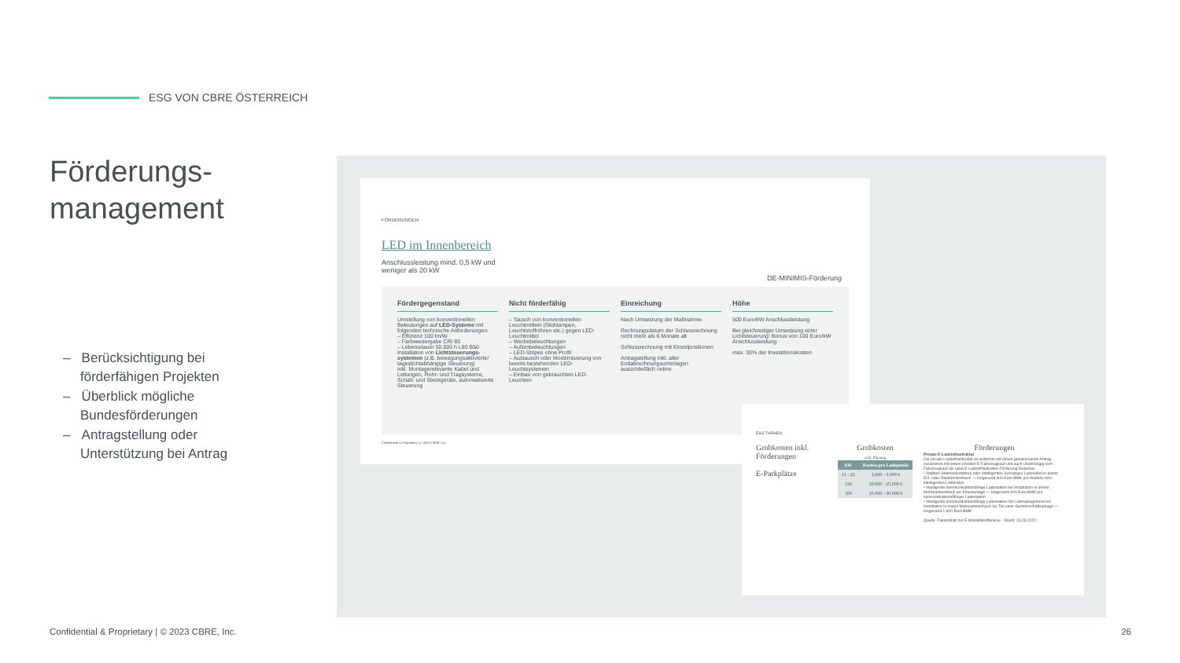ESG VON CBRE ÖSTERREICH
Förderungs-
management
– Berücksichtigung bei förderfähigen Projekten
– Überblick mögliche Bundesförderungen
– Antragstellung oder Unterstützung bei Antrag
FÖRDERUNGEN
LED im Innenbereich
Anschlussleistung mind. 0,5 kW und weniger als 20 kW
DE-MINIMIS-Förderung
Fördergegenstand
Umstellung von konventionellen Beleutungen auf LED-Systeme mit folgenden technische Anforderungen:
– Effizienz 100 lm/W
– Farbwiedergabe CRI 80
– Lebensdauer 50.000 h L80 B50
Installation von Lichtsteuerungs-systemen (z.B. bewegungsaktivierte/ tageslichtabhängige Steuerung)
inkl. Montagerelevante Kabel und Leitungen, Rohr- und Tragsysteme, Schalt- und Steckgeräte, automatisierte Steuerung
Nicht förderfähig
– Tausch von konventionellen Leuchtmitteln (Glühlampen, Leuchtstoffröhren etc.) gegen LED-Leuchtmittel
– Werbebeleuchtungen
– Außenbeleuchtungen
– LED-Stripes ohne Profil
– Austausch oder Modernisierung von bereits bestehenden LED-Leuchtsystemen
– Einbau von gebrauchten LED-Leuchten
Einreichung
Nach Umsetzung der Maßnahme
Rechnungsdatum der Schlussrechnung nicht mehr als 6 Monate alt
Schlussrechnung mit Einzelpositionen
Antragstellung inkl. aller Endabrechnungsunterlagen ausschließlich online
Höhe
500 Euro/kW Anschlussleistung
Bei gleichzeitiger Umsetzung einer Lichtsteuerung: Bonus von 100 Euro/kW Anschlussleistung
max. 30% der Investitionskosten
Confidential & Proprietary | © 2023 CBRE, Inc.
ESG THEMEN
Grobkosten inkl. Förderungen
E-Parkplätze
Grobkosten
exkl. Planung
| kW | Kosten pro Ladepunkt |
| --- | --- |
| 11 - 22 | 2.000 - 3.000 € |
| 150 | 20.000 - 25.000 € |
| 300 | 25.000 - 30.000 € |
Förderungen
Private E-Ladeinfrastruktur
Die private Ladeinfrastruktur ist weiterhin mit einem gemeinsamen Antrag zusammen mit einem privaten E-Fahrzeugkauf und auch unabhängig vom Fahrzeugkauf als reine E-Ladeinfrastruktur-Förderung förderbar.
• Wallbox (Heimladestation) oder intelligentes 3-phasiges Ladekabel in einem Ein- oder Zweifamilienhaus — Insgesamt 600 Euro BMK pro Wallbox bzw. intelligenten Ladekabel
• Intelligente kommunikationsfähige Ladestation bei Installation in einem Mehrparteienhaus als Einzelanlage — Insgesamt 900 Euro BMK pro kommunikationsfähiger Ladestation
• Intelligente kommunikationsfähige Ladestation mit Lastmanagement bei Installation in einem Mehrparteienhaus als Teil einer Gemeinschaftsanlage — Insgesamt 1.800 Euro BMK
Quelle: Faktenblatt zur E-Mobilitätsoffensive - Stand: 23.03.2022
Confidential & Proprietary | © 2023 CBRE, Inc.
26